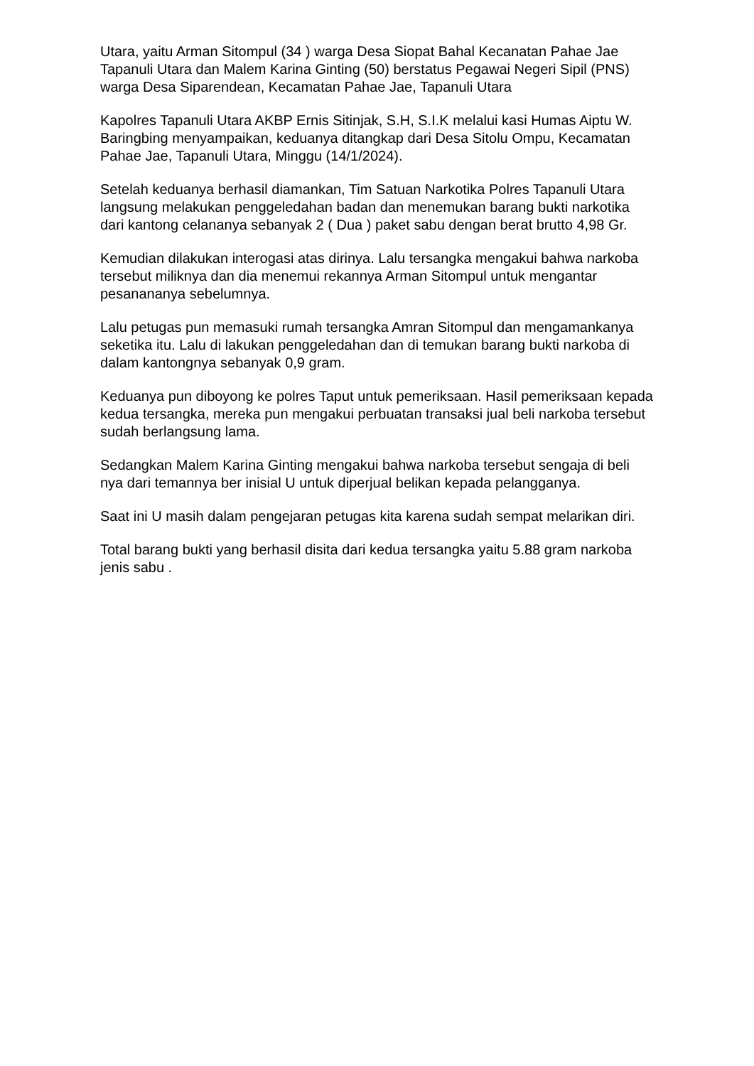Utara, yaitu Arman Sitompul (34 ) warga Desa Siopat Bahal Kecanatan Pahae Jae Tapanuli Utara dan Malem Karina Ginting (50) berstatus Pegawai Negeri Sipil (PNS) warga Desa Siparendean, Kecamatan Pahae Jae, Tapanuli Utara
Kapolres Tapanuli Utara AKBP Ernis Sitinjak, S.H, S.I.K melalui kasi Humas Aiptu W. Baringbing menyampaikan, keduanya ditangkap dari Desa Sitolu Ompu, Kecamatan Pahae Jae, Tapanuli Utara, Minggu (14/1/2024).
Setelah keduanya berhasil diamankan, Tim Satuan Narkotika Polres Tapanuli Utara langsung melakukan penggeledahan badan dan menemukan barang bukti narkotika dari kantong celananya sebanyak 2 ( Dua ) paket sabu dengan berat brutto 4,98 Gr.
Kemudian dilakukan interogasi atas dirinya. Lalu tersangka mengakui bahwa narkoba tersebut miliknya dan dia menemui rekannya Arman Sitompul untuk mengantar pesanananya sebelumnya.
Lalu petugas pun memasuki rumah tersangka Amran Sitompul dan mengamankanya seketika itu. Lalu di lakukan penggeledahan dan di temukan barang bukti narkoba di dalam kantongnya sebanyak 0,9 gram.
Keduanya pun diboyong ke polres Taput untuk pemeriksaan. Hasil pemeriksaan kepada kedua tersangka, mereka pun mengakui perbuatan transaksi jual beli narkoba tersebut sudah berlangsung lama.
Sedangkan Malem Karina Ginting mengakui bahwa narkoba tersebut sengaja di beli nya dari temannya ber inisial U untuk diperjual belikan kepada pelangganya.
Saat ini U masih dalam pengejaran petugas kita karena sudah sempat melarikan diri.
Total barang bukti yang berhasil disita dari kedua tersangka yaitu 5.88 gram narkoba jenis sabu .